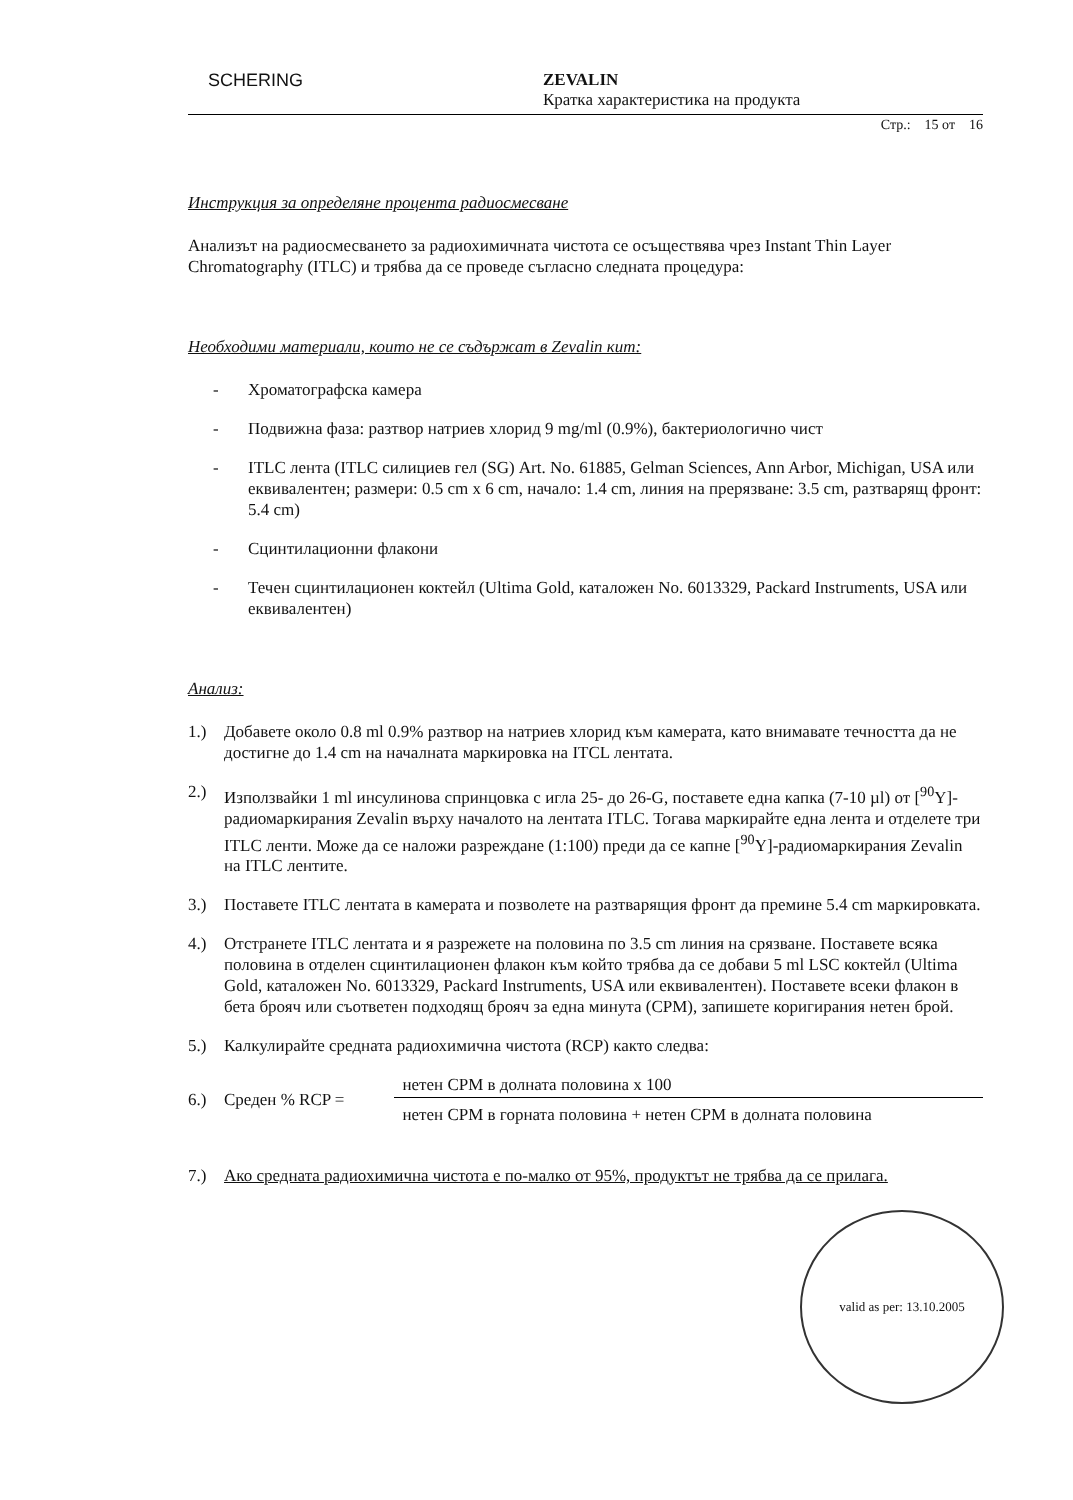SCHERING ZEVALIN
Кратка характеристика на продукта
Стр.: 15 от 16
Инструкция за определяне процента радиосмесване
Анализът на радиосмесването за радиохимичната чистота се осъществява чрез Instant Thin Layer Chromatography (ITLC) и трябва да се проведе съгласно следната процедура:
Необходими материали, които не се съдържат в Zevalin кит:
- Хроматографска камера
- Подвижна фаза: разтвор натриев хлорид 9 mg/ml (0.9%), бактериологично чист
- ITLC лента (ITLC силициев гел (SG) Art. No. 61885, Gelman Sciences, Ann Arbor, Michigan, USA или еквивалентен; размери: 0.5 cm x 6 cm, начало: 1.4 cm, линия на прерязване: 3.5 cm, разтварящ фронт: 5.4 cm)
- Сцинтилационни флакони
- Течен сцинтилационен коктейл (Ultima Gold, каталожен No. 6013329, Packard Instruments, USA или еквивалентен)
Анализ:
1.) Добавете около 0.8 ml 0.9% разтвор на натриев хлорид към камерата, като внимавате течността да не достигне до 1.4 cm на началната маркировка на ITCL лентата.
2.) Използвайки 1 ml инсулинова спринцовка с игла 25- до 26-G, поставете една капка (7-10 µl) от [<sup>90</sup>Y]-радиомаркирания Zevalin върху началото на лентата ITLC. Тогава маркирайте една лента и отделете три ITLC ленти. Може да се наложи разреждане (1:100) преди да се капне [<sup>90</sup>Y]-радиомаркирания Zevalin на ITLC лентите.
3.) Поставете ITLC лентата в камерата и позволете на разтварящия фронт да премине 5.4 cm маркировката.
4.) Отстранете ITLC лентата и я разрежете на половина по 3.5 cm линия на срязване. Поставете всяка половина в отделен сцинтилационен флакон към който трябва да се добави 5 ml LSC коктейл (Ultima Gold, каталожен No. 6013329, Packard Instruments, USA или еквивалентен). Поставете всеки флакон в бета брояч или съответен подходящ брояч за една минута (CPM), запишете коригирания нетен брой.
5.) Калкулирайте средната радиохимична чистота (RCP) както следва:
6.) Среден % RCP =
нетен CPM в долната половина x 100
нетен CPM в горната половина + нетен CPM в долната половина
7.) Ако средната радиохимична чистота е по-малко от 95%, продуктът не трябва да се прилага.
valid as per: 13.10.2005